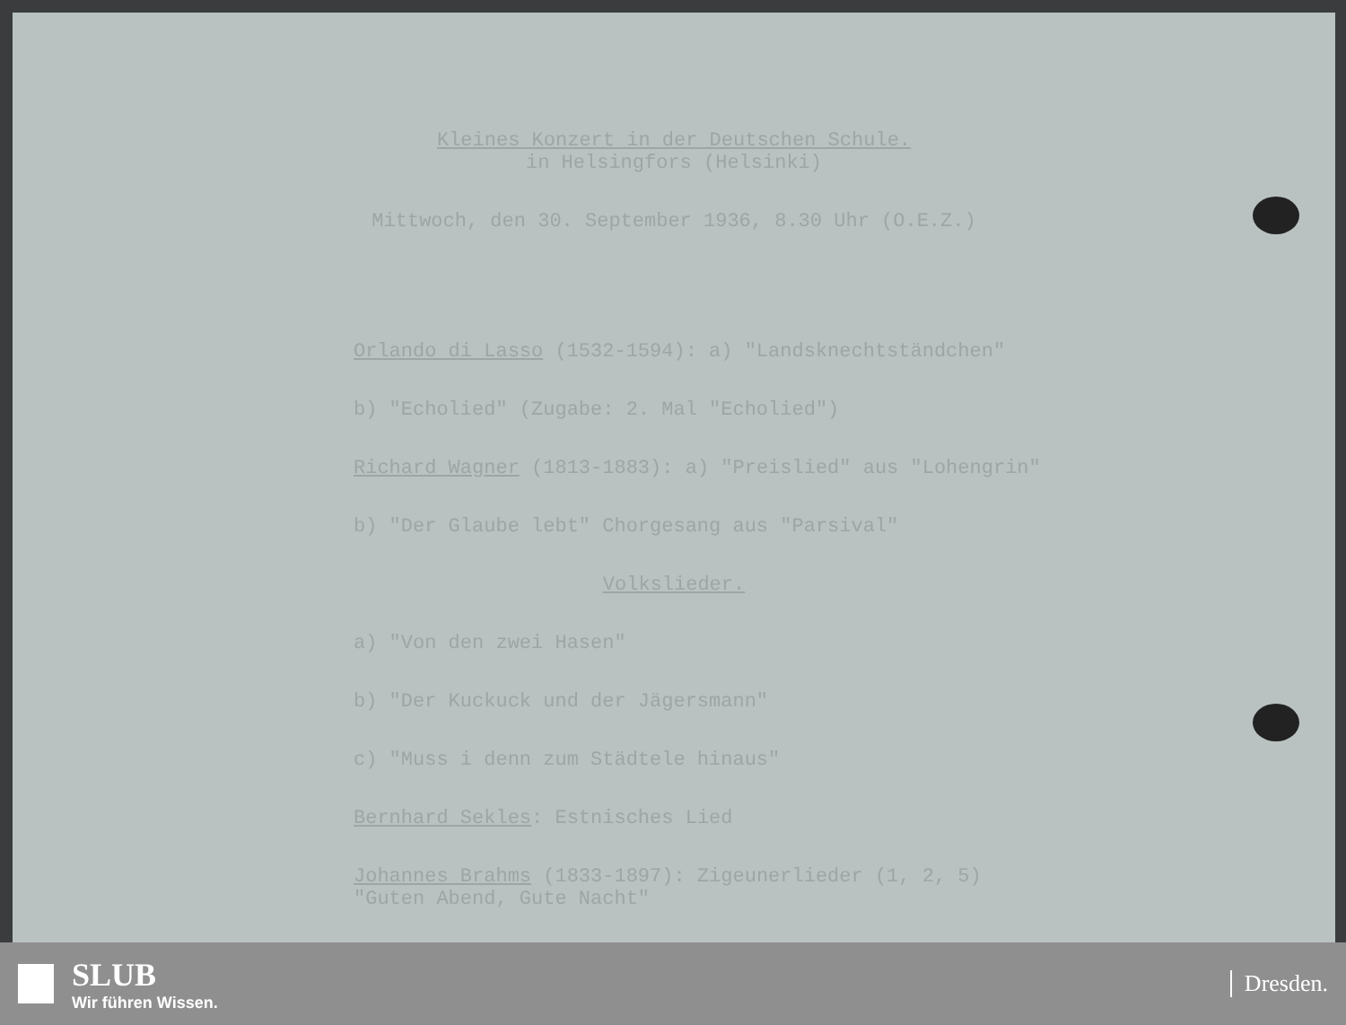Kleines Konzert in der Deutschen Schule.
in Helsingfors (Helsinki)
Mittwoch, den 30. September 1936, 8.30 Uhr (O.E.Z.)
Orlando di Lasso (1532-1594): a) "Landsknechtständchen"
b) "Echolied" (Zugabe: 2. Mal "Echolied")
Richard Wagner (1813-1883): a) "Preislied" aus "Lohengrin"
b) "Der Glaube lebt" Chorgesang aus "Parsival"
Volkslieder.
a) "Von den zwei Hasen"
b) "Der Kuckuck und der Jägersmann"
c) "Muss i denn zum Städtele hinaus"
Bernhard Sekles: Estnisches Lied
Johannes Brahms (1833-1897): Zigeunerlieder (1, 2, 5)
"Guten Abend, Gute Nacht"
SLUB
Wir führen Wissen.
Dresden.